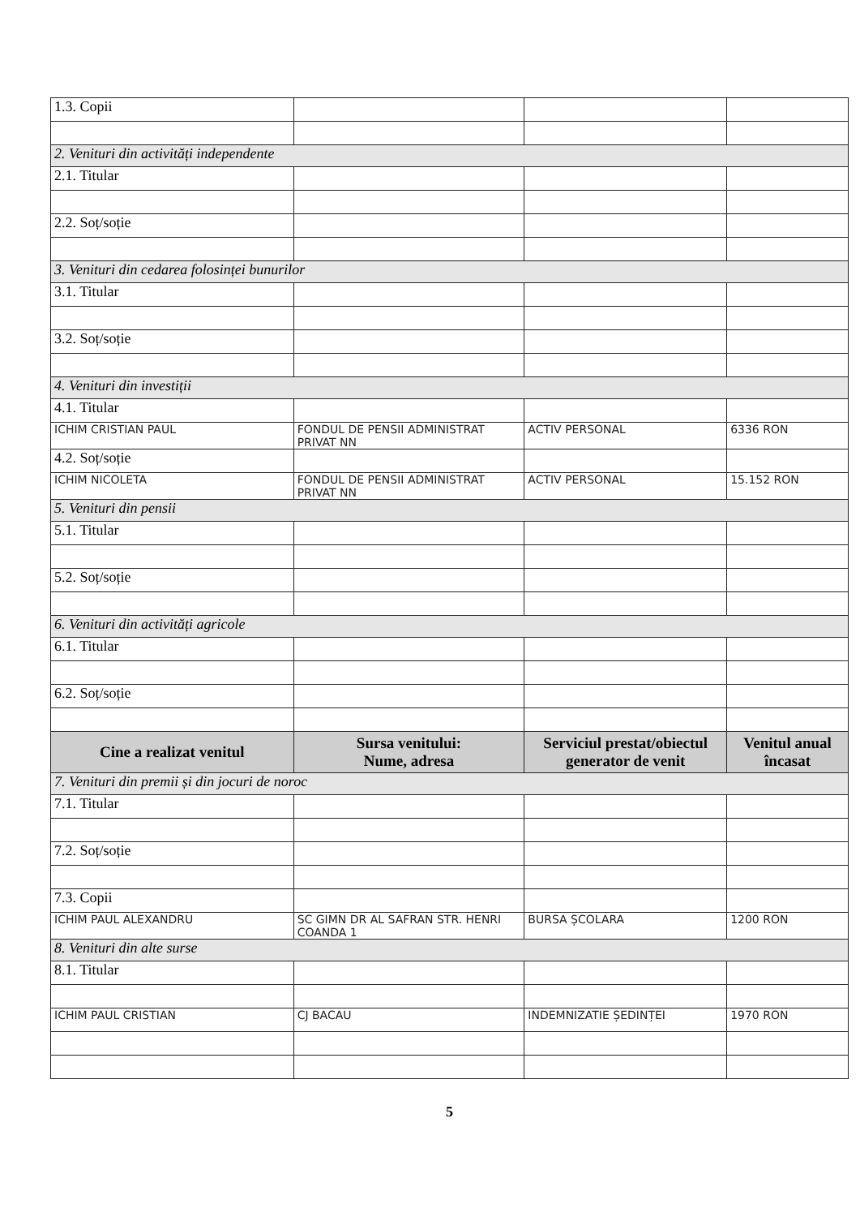| 1.3. Copii | | | |
| 2. Venituri din activități independente | | | |
| 2.1. Titular | | | |
| 2.2. Soț/soție | | | |
| 3. Venituri din cedarea folosinței bunurilor | | | |
| 3.1. Titular | | | |
| 3.2. Soț/soție | | | |
| 4. Venituri din investiții | | | |
| 4.1. Titular | | | |
| ICHIM CRISTIAN PAUL | FONDUL DE PENSII ADMINISTRAT PRIVAT NN | ACTIV PERSONAL | 6336 RON |
| 4.2. Soț/soție | | | |
| ICHIM NICOLETA | FONDUL DE PENSII ADMINISTRAT PRIVAT NN | ACTIV PERSONAL | 15.152 RON |
| 5. Venituri din pensii | | | |
| 5.1. Titular | | | |
| 5.2. Soț/soție | | | |
| 6. Venituri din activități agricole | | | |
| 6.1. Titular | | | |
| 6.2. Soț/soție | | | |
| Cine a realizat venitul | Sursa venitului: Nume, adresa | Serviciul prestat/obiectul generator de venit | Venitul anual încasat |
| 7. Venituri din premii și din jocuri de noroc | | | |
| 7.1. Titular | | | |
| 7.2. Soț/soție | | | |
| 7.3. Copii | | | |
| ICHIM PAUL ALEXANDRU | SC GIMN DR AL SAFRAN STR. HENRI COANDA 1 | BURSA ȘCOLARA | 1200 RON |
| 8. Venituri din alte surse | | | |
| 8.1. Titular | | | |
| ICHIM PAUL CRISTIAN | CJ BACAU | INDEMNIZATIE ȘEDINȚEI | 1970 RON |
5